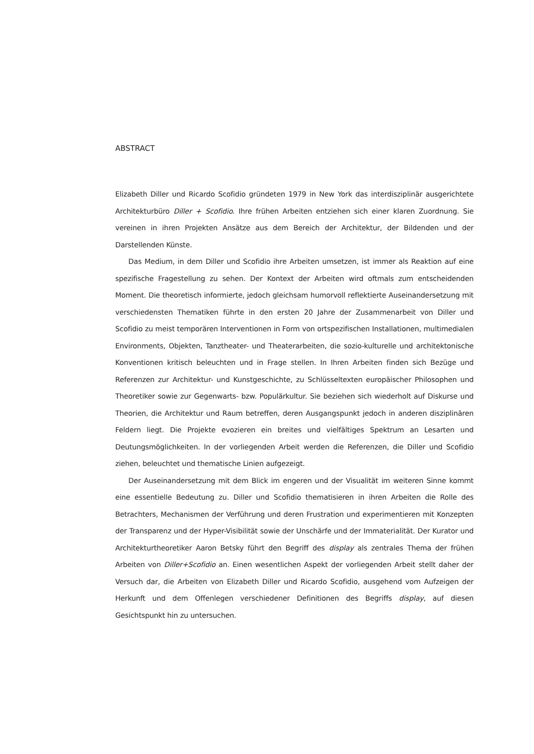ABSTRACT
Elizabeth Diller und Ricardo Scofidio gründeten 1979 in New York das interdisziplinär ausgerichtete Architekturbüro Diller + Scofidio. Ihre frühen Arbeiten entziehen sich einer klaren Zuordnung. Sie vereinen in ihren Projekten Ansätze aus dem Bereich der Architektur, der Bildenden und der Darstellenden Künste.
Das Medium, in dem Diller und Scofidio ihre Arbeiten umsetzen, ist immer als Reaktion auf eine spezifische Fragestellung zu sehen. Der Kontext der Arbeiten wird oftmals zum entscheidenden Moment. Die theoretisch informierte, jedoch gleichsam humorvoll reflektierte Auseinandersetzung mit verschiedensten Thematiken führte in den ersten 20 Jahre der Zusammenarbeit von Diller und Scofidio zu meist temporären Interventionen in Form von ortspezifischen Installationen, multimedialen Environments, Objekten, Tanztheater- und Theaterarbeiten, die sozio-kulturelle und architektonische Konventionen kritisch beleuchten und in Frage stellen. In Ihren Arbeiten finden sich Bezüge und Referenzen zur Architektur- und Kunstgeschichte, zu Schlüsseltexten europäischer Philosophen und Theoretiker sowie zur Gegenwarts- bzw. Populärkultur. Sie beziehen sich wiederholt auf Diskurse und Theorien, die Architektur und Raum betreffen, deren Ausgangspunkt jedoch in anderen disziplinären Feldern liegt. Die Projekte evozieren ein breites und vielfältiges Spektrum an Lesarten und Deutungsmöglichkeiten. In der vorliegenden Arbeit werden die Referenzen, die Diller und Scofidio ziehen, beleuchtet und thematische Linien aufgezeigt.
Der Auseinandersetzung mit dem Blick im engeren und der Visualität im weiteren Sinne kommt eine essentielle Bedeutung zu. Diller und Scofidio thematisieren in ihren Arbeiten die Rolle des Betrachters, Mechanismen der Verführung und deren Frustration und experimentieren mit Konzepten der Transparenz und der Hyper-Visibilität sowie der Unschärfe und der Immaterialität. Der Kurator und Architekturtheoretiker Aaron Betsky führt den Begriff des display als zentrales Thema der frühen Arbeiten von Diller+Scofidio an. Einen wesentlichen Aspekt der vorliegenden Arbeit stellt daher der Versuch dar, die Arbeiten von Elizabeth Diller und Ricardo Scofidio, ausgehend vom Aufzeigen der Herkunft und dem Offenlegen verschiedener Definitionen des Begriffs display, auf diesen Gesichtspunkt hin zu untersuchen.